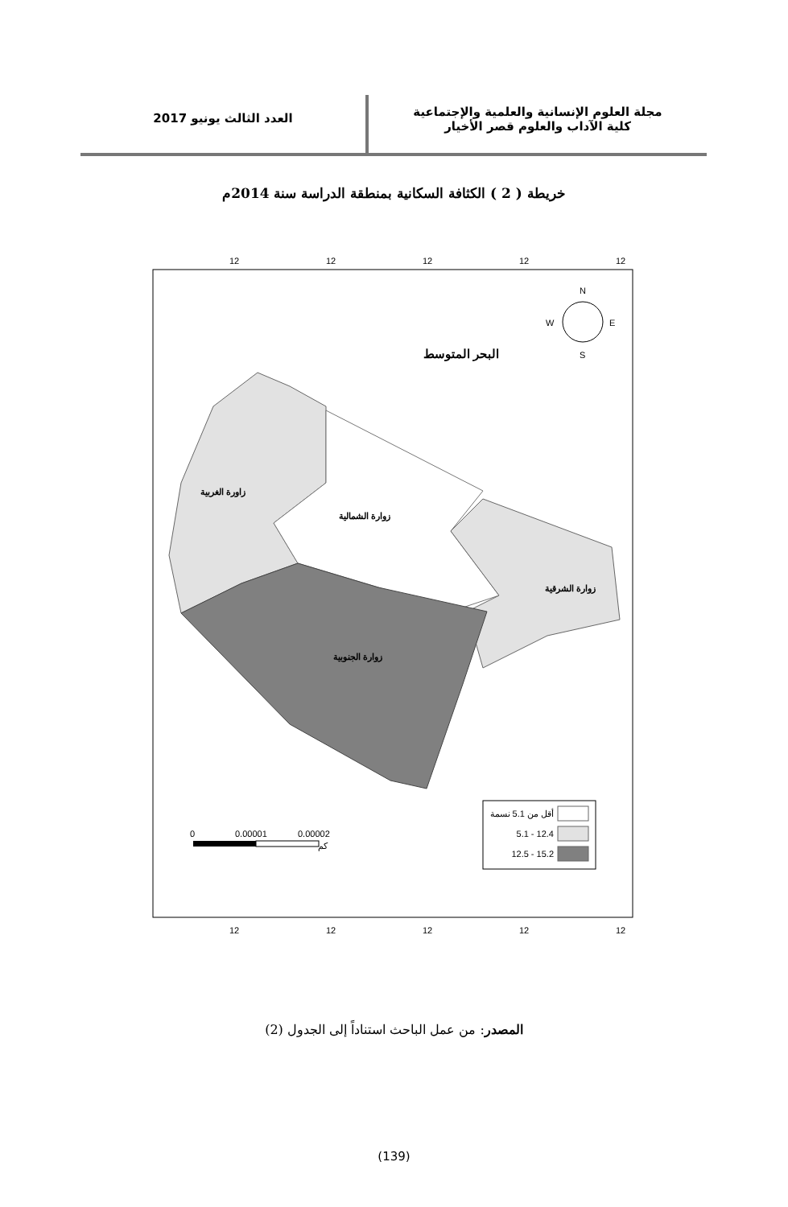مجلة العلوم الإنسانية والعلمية والإجتماعية
كلية الآداب والعلوم قصر الأخيار
العدد الثالث يونيو 2017
خريطة ( 2 ) الكثافة السكانية بمنطقة الدراسة سنة 2014م
12
12
12
12
12
12
12
12
12
12
البحر المتوسط
زاورة الغربية
زوارة الشمالية
زوارة الشرقية
زوارة الجنوبية
N
S
W
E
أقل من 5.1 نسمة
5.1 - 12.4
12.5 - 15.2
0
0.00001
0.00002
كم
المصدر: من عمل الباحث استناداً إلى الجدول (2)
(139)